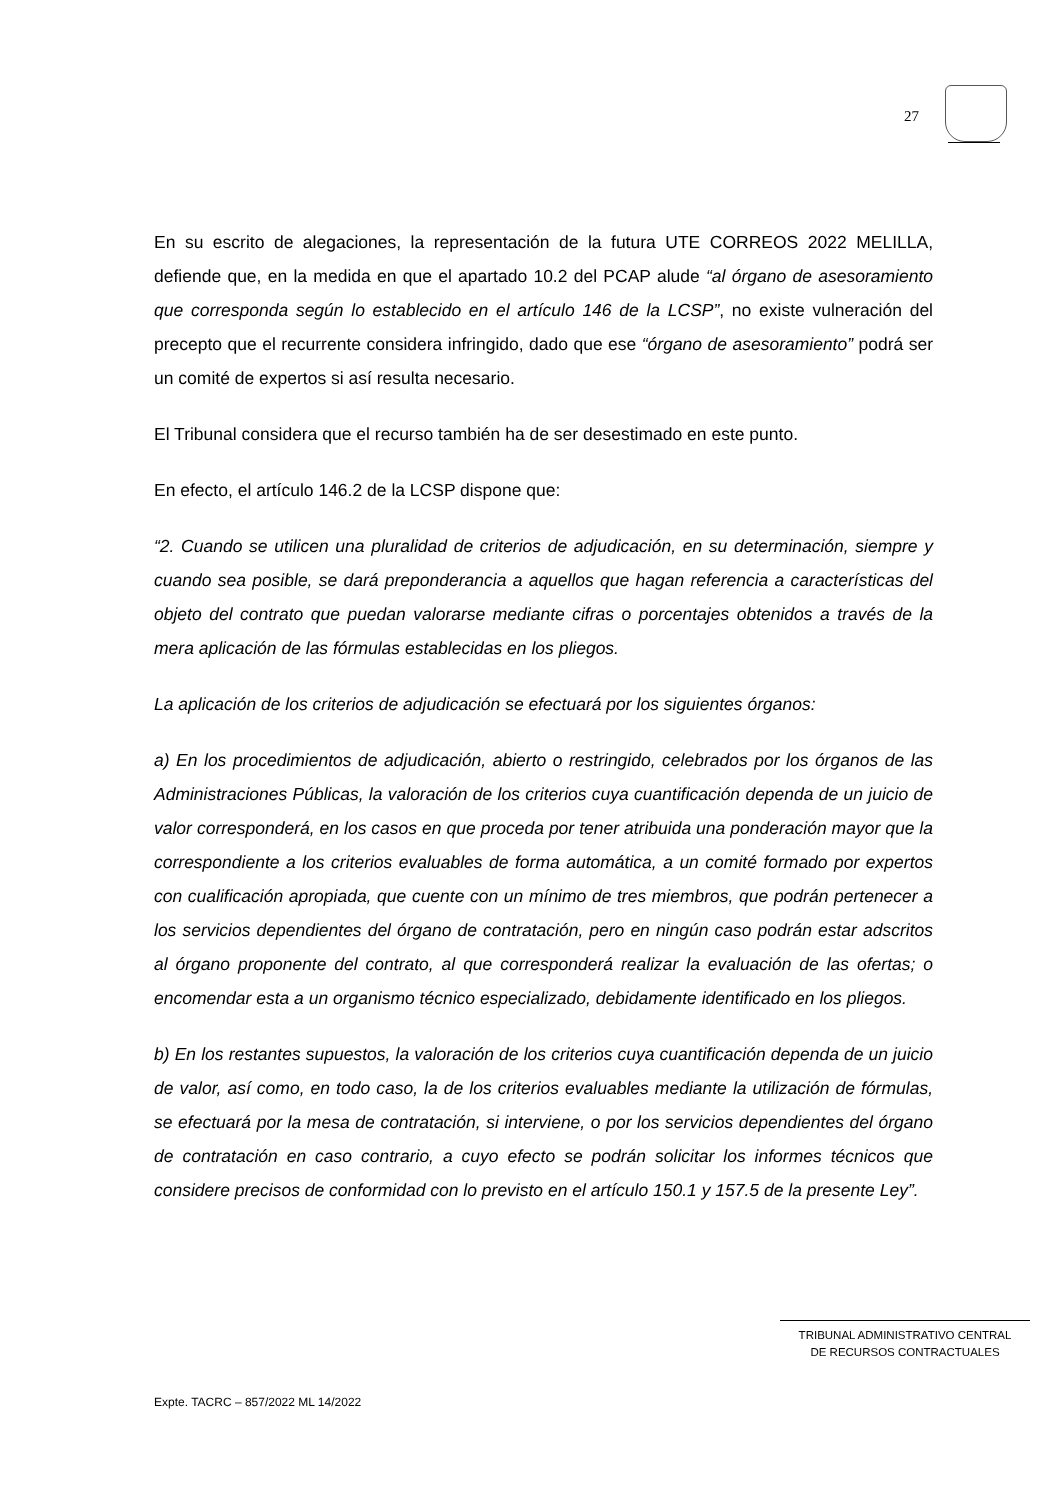27
En su escrito de alegaciones, la representación de la futura UTE CORREOS 2022 MELILLA, defiende que, en la medida en que el apartado 10.2 del PCAP alude “al órgano de asesoramiento que corresponda según lo establecido en el artículo 146 de la LCSP”, no existe vulneración del precepto que el recurrente considera infringido, dado que ese “órgano de asesoramiento” podrá ser un comité de expertos si así resulta necesario.
El Tribunal considera que el recurso también ha de ser desestimado en este punto.
En efecto, el artículo 146.2 de la LCSP dispone que:
“2. Cuando se utilicen una pluralidad de criterios de adjudicación, en su determinación, siempre y cuando sea posible, se dará preponderancia a aquellos que hagan referencia a características del objeto del contrato que puedan valorarse mediante cifras o porcentajes obtenidos a través de la mera aplicación de las fórmulas establecidas en los pliegos.
La aplicación de los criterios de adjudicación se efectuará por los siguientes órganos:
a) En los procedimientos de adjudicación, abierto o restringido, celebrados por los órganos de las Administraciones Públicas, la valoración de los criterios cuya cuantificación dependa de un juicio de valor corresponderá, en los casos en que proceda por tener atribuida una ponderación mayor que la correspondiente a los criterios evaluables de forma automática, a un comité formado por expertos con cualificación apropiada, que cuente con un mínimo de tres miembros, que podrán pertenecer a los servicios dependientes del órgano de contratación, pero en ningún caso podrán estar adscritos al órgano proponente del contrato, al que corresponderá realizar la evaluación de las ofertas; o encomendar esta a un organismo técnico especializado, debidamente identificado en los pliegos.
b) En los restantes supuestos, la valoración de los criterios cuya cuantificación dependa de un juicio de valor, así como, en todo caso, la de los criterios evaluables mediante la utilización de fórmulas, se efectuará por la mesa de contratación, si interviene, o por los servicios dependientes del órgano de contratación en caso contrario, a cuyo efecto se podrán solicitar los informes técnicos que considere precisos de conformidad con lo previsto en el artículo 150.1 y 157.5 de la presente Ley”.
TRIBUNAL ADMINISTRATIVO CENTRAL
DE RECURSOS CONTRACTUALES
Expte. TACRC – 857/2022 ML 14/2022